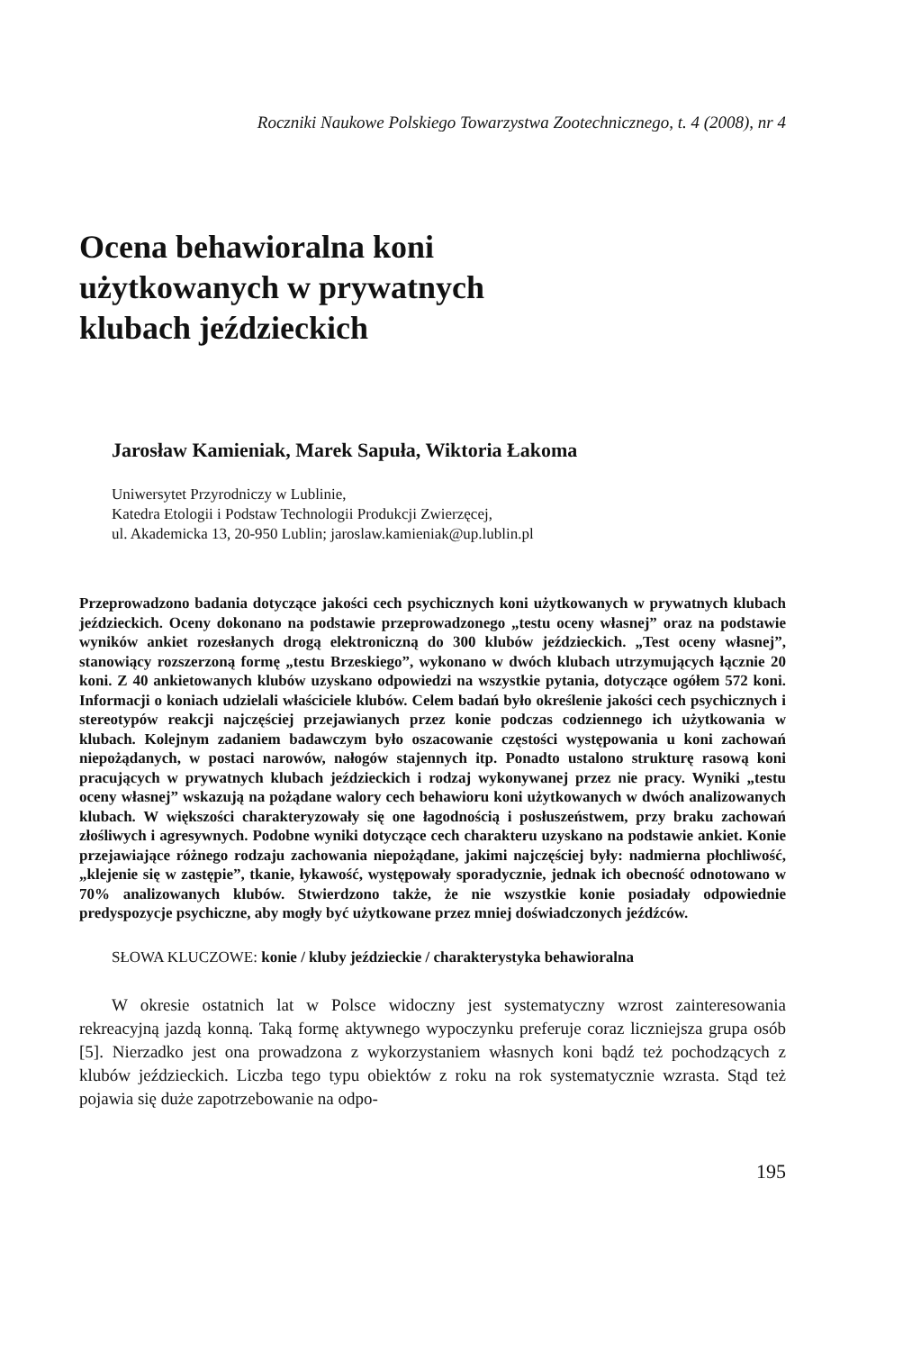Roczniki Naukowe Polskiego Towarzystwa Zootechnicznego, t. 4 (2008), nr 4
Ocena behawioralna koni
użytkowanych w prywatnych
klubach jeździeckich
Jarosław Kamieniak, Marek Sapuła, Wiktoria Łakoma
Uniwersytet Przyrodniczy w Lublinie,
Katedra Etologii i Podstaw Technologii Produkcji Zwierzęcej,
ul. Akademicka 13, 20-950 Lublin; jaroslaw.kamieniak@up.lublin.pl
Przeprowadzono badania dotyczące jakości cech psychicznych koni użytkowanych w prywatnych klubach jeździeckich. Oceny dokonano na podstawie przeprowadzonego „testu oceny własnej” oraz na podstawie wyników ankiet rozesłanych drogą elektroniczną do 300 klubów jeździeckich. „Test oceny własnej”, stanowiący rozszerzoną formę „testu Brzeskiego”, wykonano w dwóch klubach utrzymujących łącznie 20 koni. Z 40 ankietowanych klubów uzyskano odpowiedzi na wszystkie pytania, dotyczące ogółem 572 koni. Informacji o koniach udzielali właściciele klubów. Celem badań było określenie jakości cech psychicznych i stereotypów reakcji najczęściej przejawianych przez konie podczas codziennego ich użytkowania w klubach. Kolejnym zadaniem badawczym było oszacowanie częstości występowania u koni zachowań niepożądanych, w postaci narowów, nałogów stajennych itp. Ponadto ustalono strukturę rasową koni pracujących w prywatnych klubach jeździeckich i rodzaj wykonywanej przez nie pracy. Wyniki „testu oceny własnej” wskazują na pożądane walory cech behawioru koni użytkowanych w dwóch analizowanych klubach. W większości charakteryzowały się one łagodnością i posłuszeństwem, przy braku zachowań złośliwych i agresywnych. Podobne wyniki dotyczące cech charakteru uzyskano na podstawie ankiet. Konie przejawiające różnego rodzaju zachowania niepożądane, jakimi najczęściej były: nadmierna płochliwość, „klejenie się w zastępie”, tkanie, łykawość, występowały sporadycznie, jednak ich obecność odnotowano w 70% analizowanych klubów. Stwierdzono także, że nie wszystkie konie posiadały odpowiednie predyspozycje psychiczne, aby mogły być użytkowane przez mniej doświadczonych jeźdźców.
SŁOWA KLUCZOWE: konie / kluby jeździeckie / charakterystyka behawioralna
W okresie ostatnich lat w Polsce widoczny jest systematyczny wzrost zainteresowania rekreacyjną jazdą konną. Taką formę aktywnego wypoczynku preferuje coraz liczniejsza grupa osób [5]. Nierzadko jest ona prowadzona z wykorzystaniem własnych koni bądź też pochodzących z klubów jeździeckich. Liczba tego typu obiektów z roku na rok systematycznie wzrasta. Stąd też pojawia się duże zapotrzebowanie na odpo-
195